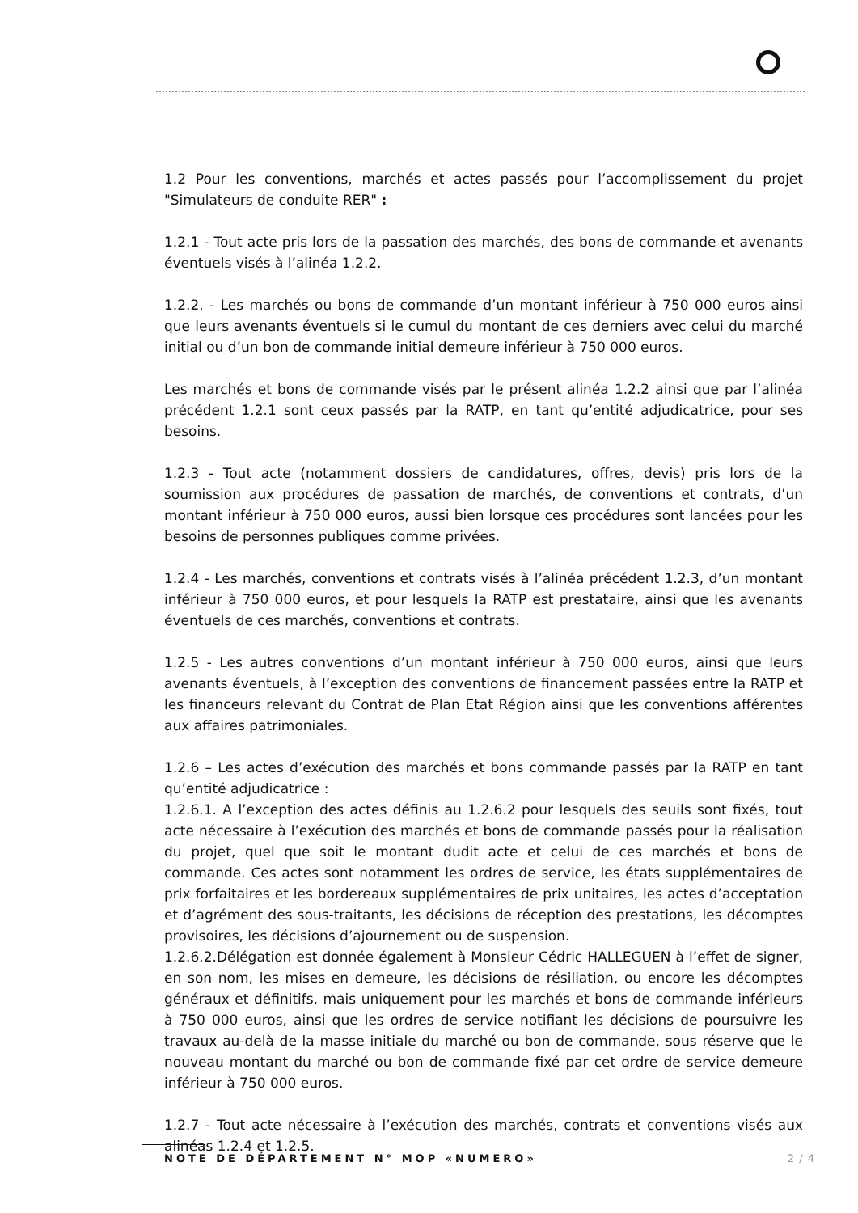1.2 Pour les conventions, marchés et actes passés pour l’accomplissement du projet "Simulateurs de conduite RER" :
1.2.1 - Tout acte pris lors de la passation des marchés, des bons de commande et avenants éventuels visés à l’alinéa 1.2.2.
1.2.2. - Les marchés ou bons de commande d’un montant inférieur à 750 000 euros ainsi que leurs avenants éventuels si le cumul du montant de ces derniers avec celui du marché initial ou d’un bon de commande initial demeure inférieur à 750 000 euros.
Les marchés et bons de commande visés par le présent alinéa 1.2.2 ainsi que par l’alinéa précédent 1.2.1 sont ceux passés par la RATP, en tant qu’entité adjudicatrice, pour ses besoins.
1.2.3 - Tout acte (notamment dossiers de candidatures, offres, devis) pris lors de la soumission aux procédures de passation de marchés, de conventions et contrats, d’un montant inférieur à 750 000 euros, aussi bien lorsque ces procédures sont lancées pour les besoins de personnes publiques comme privées.
1.2.4 - Les marchés, conventions et contrats visés à l’alinéa précédent 1.2.3, d’un montant inférieur à 750 000 euros, et pour lesquels la RATP est prestataire, ainsi que les avenants éventuels de ces marchés, conventions et contrats.
1.2.5 - Les autres conventions d’un montant inférieur à 750 000 euros, ainsi que leurs avenants éventuels, à l’exception des conventions de financement passées entre la RATP et les financeurs relevant du Contrat de Plan Etat Région ainsi que les conventions afférentes aux affaires patrimoniales.
1.2.6 – Les actes d’exécution des marchés et bons commande passés par la RATP en tant qu’entité adjudicatrice :
1.2.6.1. A l’exception des actes définis au 1.2.6.2 pour lesquels des seuils sont fixés, tout acte nécessaire à l’exécution des marchés et bons de commande passés pour la réalisation du projet, quel que soit le montant dudit acte et celui de ces marchés et bons de commande. Ces actes sont notamment les ordres de service, les états supplémentaires de prix forfaitaires et les bordereaux supplémentaires de prix unitaires, les actes d’acceptation et d’agrément des sous-traitants, les décisions de réception des prestations, les décomptes provisoires, les décisions d’ajournement ou de suspension.
1.2.6.2.Délégation est donnée également à Monsieur Cédric HALLEGUEN à l’effet de signer, en son nom, les mises en demeure, les décisions de résiliation, ou encore les décomptes généraux et définitifs, mais uniquement pour les marchés et bons de commande inférieurs à 750 000 euros, ainsi que les ordres de service notifiant les décisions de poursuivre les travaux au-delà de la masse initiale du marché ou bon de commande, sous réserve que le nouveau montant du marché ou bon de commande fixé par cet ordre de service demeure inférieur à 750 000 euros.
1.2.7 - Tout acte nécessaire à l’exécution des marchés, contrats et conventions visés aux alinéas 1.2.4 et 1.2.5.
NOTE DE DÉPARTEMENT N° MOP «NUMERO» 2 / 4